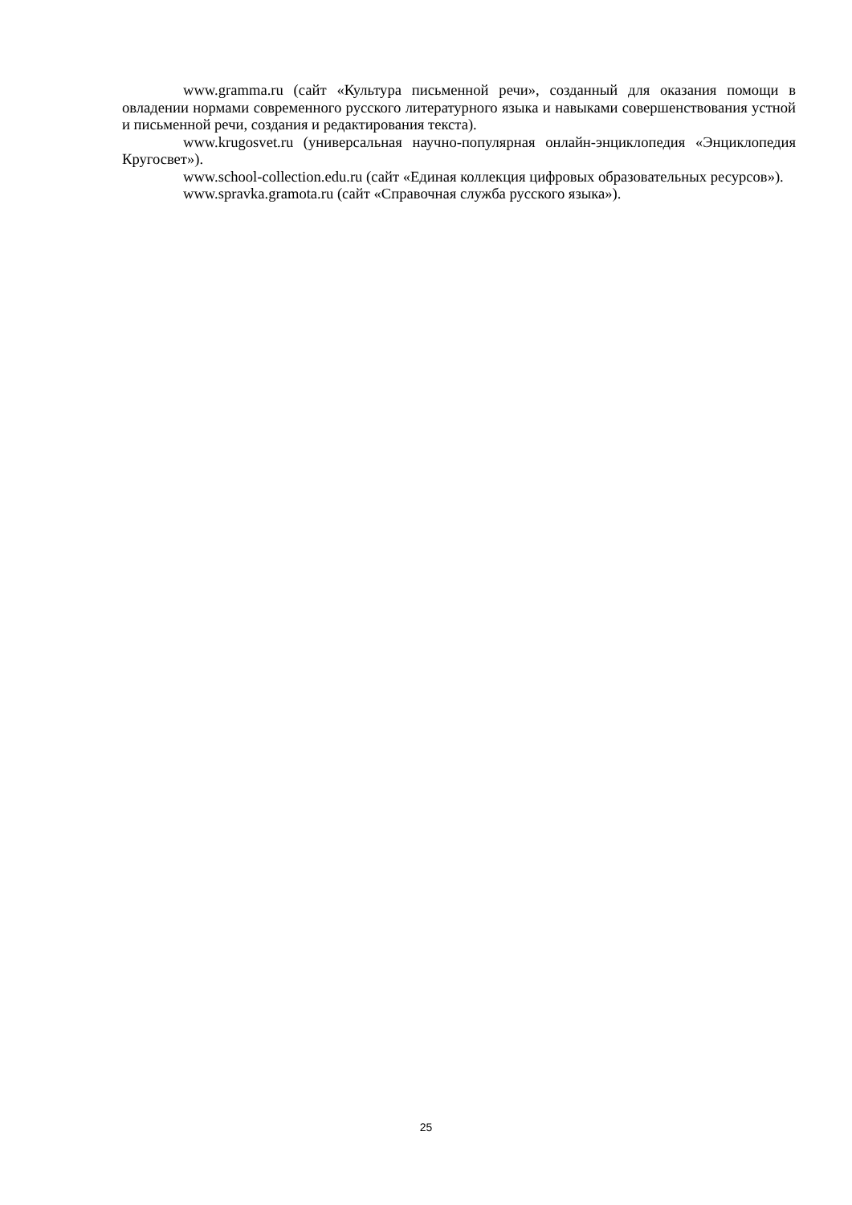www.gramma.ru (сайт «Культура письменной речи», созданный для оказания помощи в овладении нормами современного русского литературного языка и навыками совершенствования устной и письменной речи, создания и редактирования текста).
www.krugosvet.ru (универсальная научно-популярная онлайн-энциклопедия «Энциклопедия Кругосвет»).
www.school-collection.edu.ru (сайт «Единая коллекция цифровых образовательных ресурсов»).
www.spravka.gramota.ru (сайт «Справочная служба русского языка»).
25